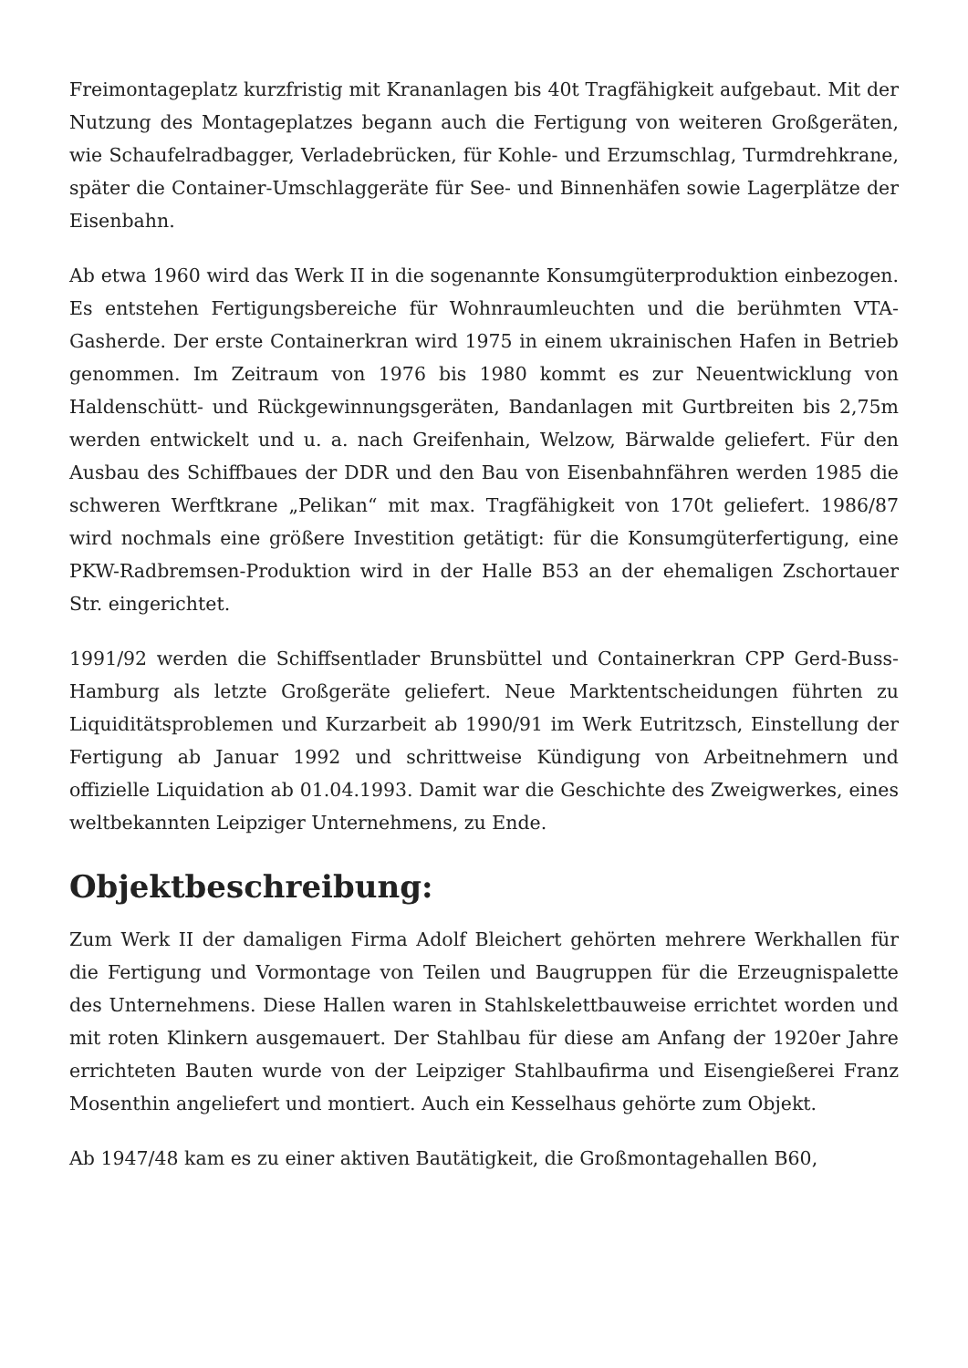Freimontageplatz kurzfristig mit Krananlagen bis 40t Tragfähigkeit aufgebaut. Mit der Nutzung des Montageplatzes begann auch die Fertigung von weiteren Großgeräten, wie Schaufelradbagger, Verladebrücken, für Kohle- und Erzumschlag, Turmdrehkrane, später die Container-Umschlaggeräte für See- und Binnenhäfen sowie Lagerplätze der Eisenbahn.
Ab etwa 1960 wird das Werk II in die sogenannte Konsumgüterproduktion einbezogen. Es entstehen Fertigungsbereiche für Wohnraumleuchten und die berühmten VTA- Gasherde. Der erste Containerkran wird 1975 in einem ukrainischen Hafen in Betrieb genommen. Im Zeitraum von 1976 bis 1980 kommt es zur Neuentwicklung von Haldenschütt- und Rückgewinnungsgeräten, Bandanlagen mit Gurtbreiten bis 2,75m werden entwickelt und u. a. nach Greifenhain, Welzow, Bärwalde geliefert. Für den Ausbau des Schiffbaues der DDR und den Bau von Eisenbahnfähren werden 1985 die schweren Werftkrane „Pelikan“ mit max. Tragfähigkeit von 170t geliefert. 1986/87 wird nochmals eine größere Investition getätigt: für die Konsumgüterfertigung, eine PKW-Radbremsen-Produktion wird in der Halle B53 an der ehemaligen Zschortauer Str. eingerichtet.
1991/92 werden die Schiffsentlader Brunsbüttel und Containerkran CPP Gerd-Buss- Hamburg als letzte Großgeräte geliefert. Neue Marktentscheidungen führten zu Liquiditätsproblemen und Kurzarbeit ab 1990/91 im Werk Eutritzsch, Einstellung der Fertigung ab Januar 1992 und schrittweise Kündigung von Arbeitnehmern und offizielle Liquidation ab 01.04.1993. Damit war die Geschichte des Zweigwerkes, eines weltbekannten Leipziger Unternehmens, zu Ende.
Objektbeschreibung:
Zum Werk II der damaligen Firma Adolf Bleichert gehörten mehrere Werkhallen für die Fertigung und Vormontage von Teilen und Baugruppen für die Erzeugnispalette des Unternehmens. Diese Hallen waren in Stahlskelettbauweise errichtet worden und mit roten Klinkern ausgemauert. Der Stahlbau für diese am Anfang der 1920er Jahre errichteten Bauten wurde von der Leipziger Stahlbaufirma und Eisengießerei Franz Mosenthin angeliefert und montiert. Auch ein Kesselhaus gehörte zum Objekt.
Ab 1947/48 kam es zu einer aktiven Bautätigkeit, die Großmontagehallen B60,